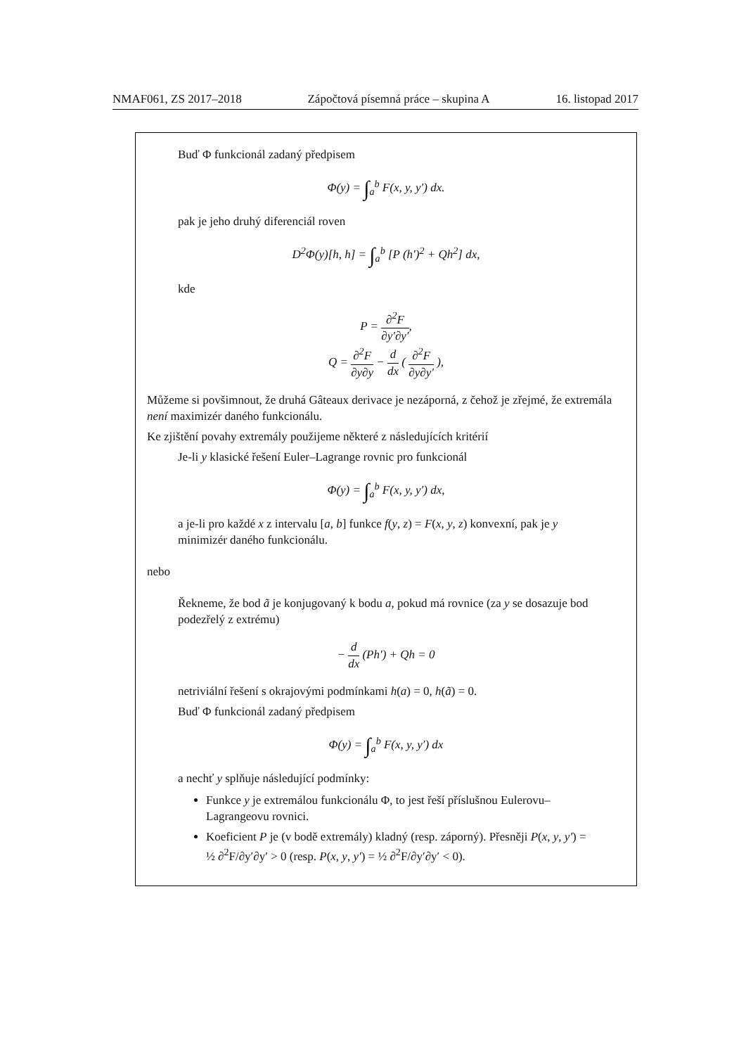NMAF061, ZS 2017–2018 Zápočtová písemná práce – skupina A 16. listopad 2017
Buď Φ funkcionál zadaný předpisem
Φ(y) = ∫<sub>a</sub><sup>b</sup> F(x, y, y′) dx.
pak je jeho druhý diferenciál roven
D<sup>2</sup>Φ(y)[h, h] = ∫<sub>a</sub><sup>b</sup> [P (h′)<sup>2</sup> + Qh<sup>2</sup>] dx,
kde
P = ∂<sup>2</sup>F ∂y′∂y′,
Q = ∂<sup>2</sup>F ∂y∂y − d dx ( ∂<sup>2</sup>F ∂y∂y′ ),
Můžeme si povšimnout, že druhá Gâteaux derivace je nezáporná, z čehož je zřejmé, že extremála není maximizér daného funkcionálu.
Ke zjištění povahy extremály použijeme některé z následujících kritérií
Je-li y klasické řešení Euler–Lagrange rovnic pro funkcionál
Φ(y) = ∫<sub>a</sub><sup>b</sup> F(x, y, y′) dx,
a je-li pro každé x z intervalu [a, b] funkce f(y, z) = F(x, y, z) konvexní, pak je y minimizér daného funkcionálu.
nebo
Řekneme, že bod ã je konjugovaný k bodu a, pokud má rovnice (za y se dosazuje bod podezřelý z extrému)
− d dx (Ph′) + Qh = 0
netriviální řešení s okrajovými podmínkami h(a) = 0, h(ã) = 0.
Buď Φ funkcionál zadaný předpisem
Φ(y) = ∫<sub>a</sub><sup>b</sup> F(x, y, y′) dx
a nechť y splňuje následující podmínky:
Funkce y je extremálou funkcionálu Φ, to jest řeší příslušnou Eulerovu–Lagrangeovu rovnici.
Koeficient P je (v bodě extremály) kladný (resp. záporný). Přesněji P(x, y, y′) = ½ ∂<sup>2</sup>F/∂y′∂y′ > 0 (resp. P(x, y, y′) = ½ ∂<sup>2</sup>F/∂y′∂y′ < 0).